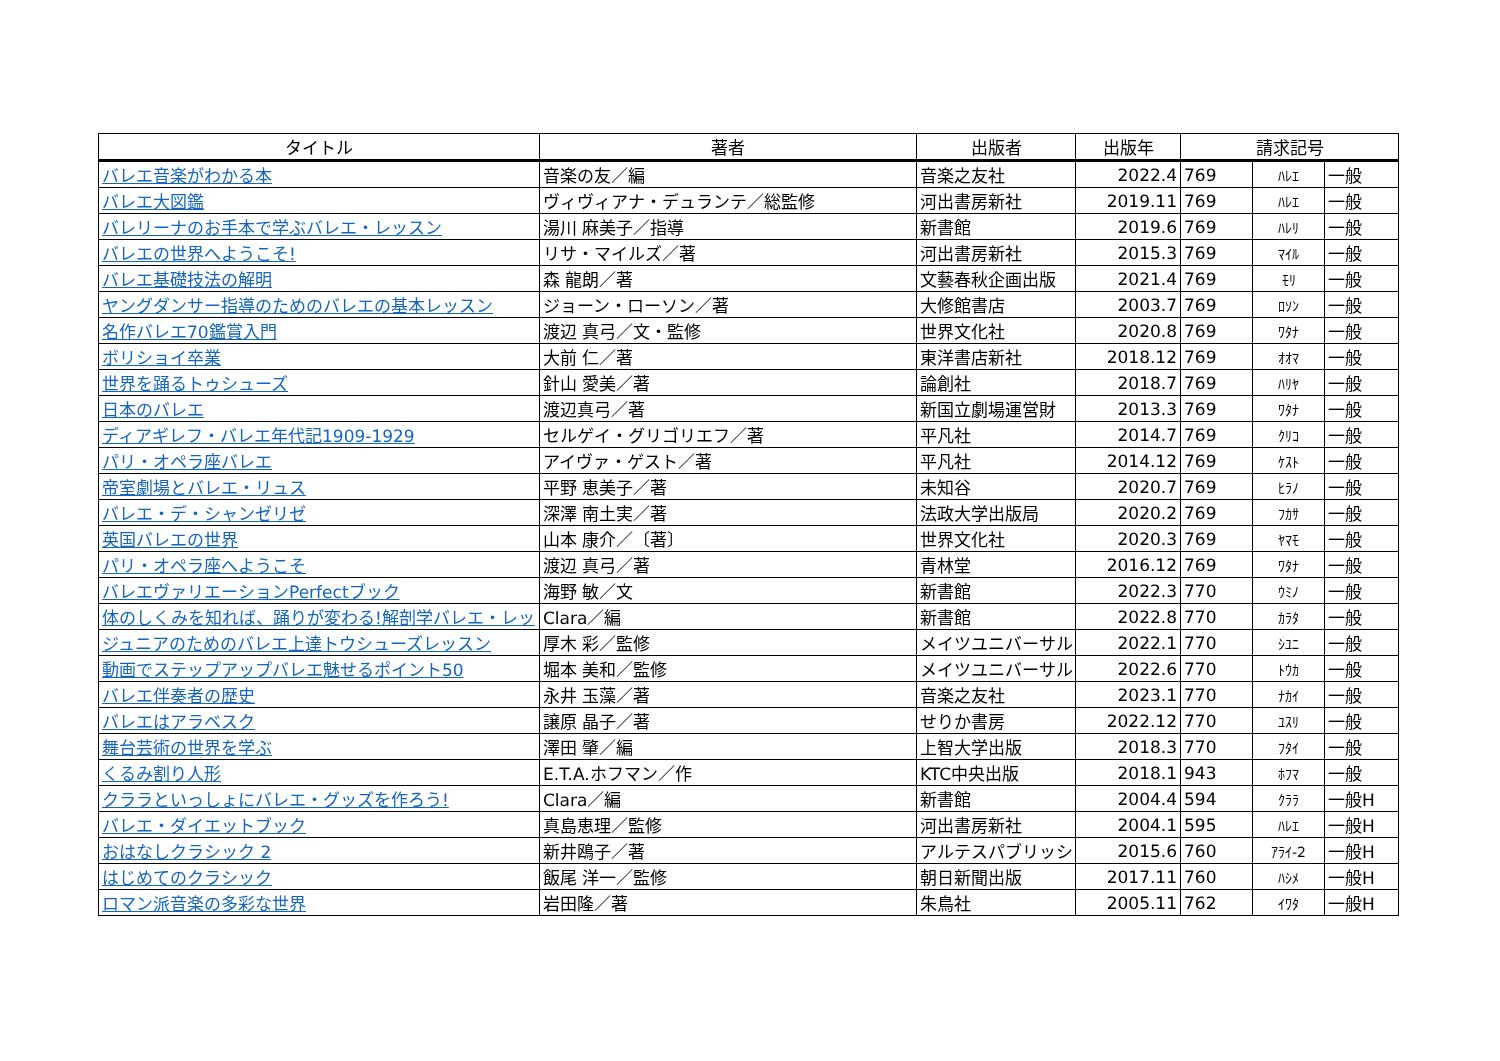| タイトル | 著者 | 出版者 | 出版年 | 請求記号 | | |
| --- | --- | --- | --- | --- | --- | --- |
| バレエ音楽がわかる本 | 音楽の友／編 | 音楽之友社 | 2022.4 | 769 | ﾊﾚｴ | 一般 |
| バレエ大図鑑 | ヴィヴィアナ・デュランテ／総監修 | 河出書房新社 | 2019.11 | 769 | ﾊﾚｴ | 一般 |
| バレリーナのお手本で学ぶバレエ・レッスン | 湯川 麻美子／指導 | 新書館 | 2019.6 | 769 | ﾊﾚﾘ | 一般 |
| バレエの世界へようこそ! | リサ・マイルズ／著 | 河出書房新社 | 2015.3 | 769 | ﾏｲﾙ | 一般 |
| バレエ基礎技法の解明 | 森 龍朗／著 | 文藝春秋企画出版 | 2021.4 | 769 | ﾓﾘ | 一般 |
| ヤングダンサー指導のためのバレエの基本レッスン | ジョーン・ローソン／著 | 大修館書店 | 2003.7 | 769 | ﾛｿﾝ | 一般 |
| 名作バレエ70鑑賞入門 | 渡辺 真弓／文・監修 | 世界文化社 | 2020.8 | 769 | ﾜﾀﾅ | 一般 |
| ボリショイ卒業 | 大前 仁／著 | 東洋書店新社 | 2018.12 | 769 | ｵｵﾏ | 一般 |
| 世界を踊るトゥシューズ | 針山 愛美／著 | 論創社 | 2018.7 | 769 | ﾊﾘﾔ | 一般 |
| 日本のバレエ | 渡辺真弓／著 | 新国立劇場運営財 | 2013.3 | 769 | ﾜﾀﾅ | 一般 |
| ディアギレフ・バレエ年代記1909-1929 | セルゲイ・グリゴリエフ／著 | 平凡社 | 2014.7 | 769 | ｸﾘｺ | 一般 |
| パリ・オペラ座バレエ | アイヴァ・ゲスト／著 | 平凡社 | 2014.12 | 769 | ｹｽﾄ | 一般 |
| 帝室劇場とバレエ・リュス | 平野 恵美子／著 | 未知谷 | 2020.7 | 769 | ﾋﾗﾉ | 一般 |
| バレエ・デ・シャンゼリゼ | 深澤 南土実／著 | 法政大学出版局 | 2020.2 | 769 | ﾌｶｻ | 一般 |
| 英国バレエの世界 | 山本 康介／〔著〕 | 世界文化社 | 2020.3 | 769 | ﾔﾏﾓ | 一般 |
| パリ・オペラ座へようこそ | 渡辺 真弓／著 | 青林堂 | 2016.12 | 769 | ﾜﾀﾅ | 一般 |
| バレエヴァリエーションPerfectブック | 海野 敏／文 | 新書館 | 2022.3 | 770 | ｳﾐﾉ | 一般 |
| 体のしくみを知れば、踊りが変わる!解剖学バレエ・レッ | Clara／編 | 新書館 | 2022.8 | 770 | ｶﾗﾀ | 一般 |
| ジュニアのためのバレエ上達トウシューズレッスン | 厚木 彩／監修 | メイツユニバーサル | 2022.1 | 770 | ｼﾕﾆ | 一般 |
| 動画でステップアップバレエ魅せるポイント50 | 堀本 美和／監修 | メイツユニバーサル | 2022.6 | 770 | ﾄｳｶ | 一般 |
| バレエ伴奏者の歴史 | 永井 玉藻／著 | 音楽之友社 | 2023.1 | 770 | ﾅｶｲ | 一般 |
| バレエはアラベスク | 譲原 晶子／著 | せりか書房 | 2022.12 | 770 | ﾕｽﾘ | 一般 |
| 舞台芸術の世界を学ぶ | 澤田 肇／編 | 上智大学出版 | 2018.3 | 770 | ﾌﾀｲ | 一般 |
| くるみ割り人形 | E.T.A.ホフマン／作 | KTC中央出版 | 2018.1 | 943 | ﾎﾌﾏ | 一般 |
| クララといっしょにバレエ・グッズを作ろう! | Clara／編 | 新書館 | 2004.4 | 594 | ｸﾗﾗ | 一般H |
| バレエ・ダイエットブック | 真島恵理／監修 | 河出書房新社 | 2004.1 | 595 | ﾊﾚｴ | 一般H |
| おはなしクラシック 2 | 新井鴎子／著 | アルテスパブリッシ | 2015.6 | 760 | ｱﾗｲ-2 | 一般H |
| はじめてのクラシック | 飯尾 洋一／監修 | 朝日新聞出版 | 2017.11 | 760 | ﾊｼﾒ | 一般H |
| ロマン派音楽の多彩な世界 | 岩田隆／著 | 朱鳥社 | 2005.11 | 762 | ｲﾜﾀ | 一般H |